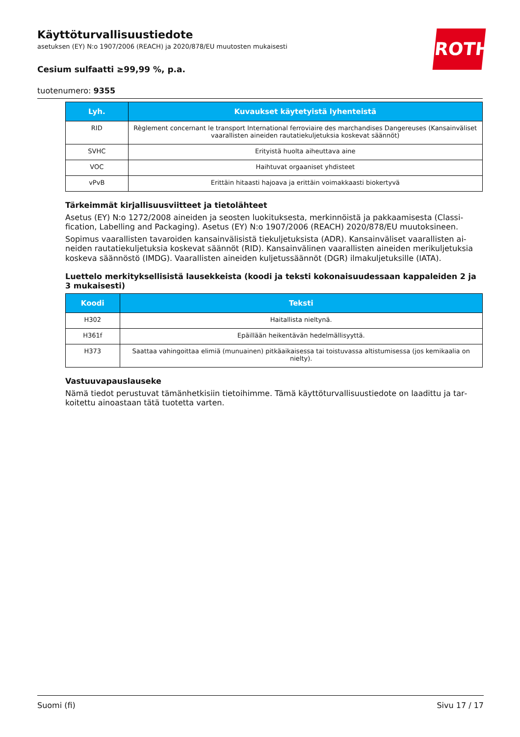ROTH
Käyttöturvallisuustiedote
asetuksen (EY) N:o 1907/2006 (REACH) ja 2020/878/EU muutosten mukaisesti
Cesium sulfaatti ≥99,99 %, p.a.
tuotenumero: 9355
| Lyh. | Kuvaukset käytetyistä lyhenteistä |
| --- | --- |
| RID | Règlement concernant le transport International ferroviaire des marchandises Dangereuses (Kansainväli­set vaarallisten aineiden rautatiekuljetuksia koskevat säännöt) |
| SVHC | Erityistä huolta aiheuttava aine |
| VOC | Haihtuvat orgaaniset yhdisteet |
| vPvB | Erittäin hitaasti hajoava ja erittäin voimakkaasti biokertyvä |
Tärkeimmät kirjallisuusviitteet ja tietolähteet
Asetus (EY) N:o 1272/2008 aineiden ja seosten luokituksesta, merkinnöistä ja pakkaamisesta (Classi­fication, Labelling and Packaging). Asetus (EY) N:o 1907/2006 (REACH) 2020/878/EU muutoksineen.
Sopimus vaarallisten tavaroiden kansainvälisistä tiekuljetuksista (ADR). Kansainväliset vaarallisten ai­neiden rautatiekuljetuksia koskevat säännöt (RID). Kansainvälinen vaarallisten aineiden merikuljetuk­sia koskeva säännöstö (IMDG). Vaarallisten aineiden kuljetussäännöt (DGR) ilmakuljetuksille (IATA).
Luettelo merkityksellisistä lausekkeista (koodi ja teksti kokonaisuudessaan kappaleiden 2 ja 3 mukaisesti)
| Koodi | Teksti |
| --- | --- |
| H302 | Haitallista nieltynä. |
| H361f | Epäillään heikentävän hedelmällisyyttä. |
| H373 | Saattaa vahingoittaa elimiä (munuainen) pitkäaikaisessa tai toistuvassa altistumisessa (jos kemikaalia on nielty). |
Vastuuvapauslauseke
Nämä tiedot perustuvat tämänhetkisiin tietoihimme. Tämä käyttöturvallisuustiedote on laadittu ja tar­koitettu ainoastaan tätä tuotetta varten.
Suomi (fi) Sivu 17 / 17